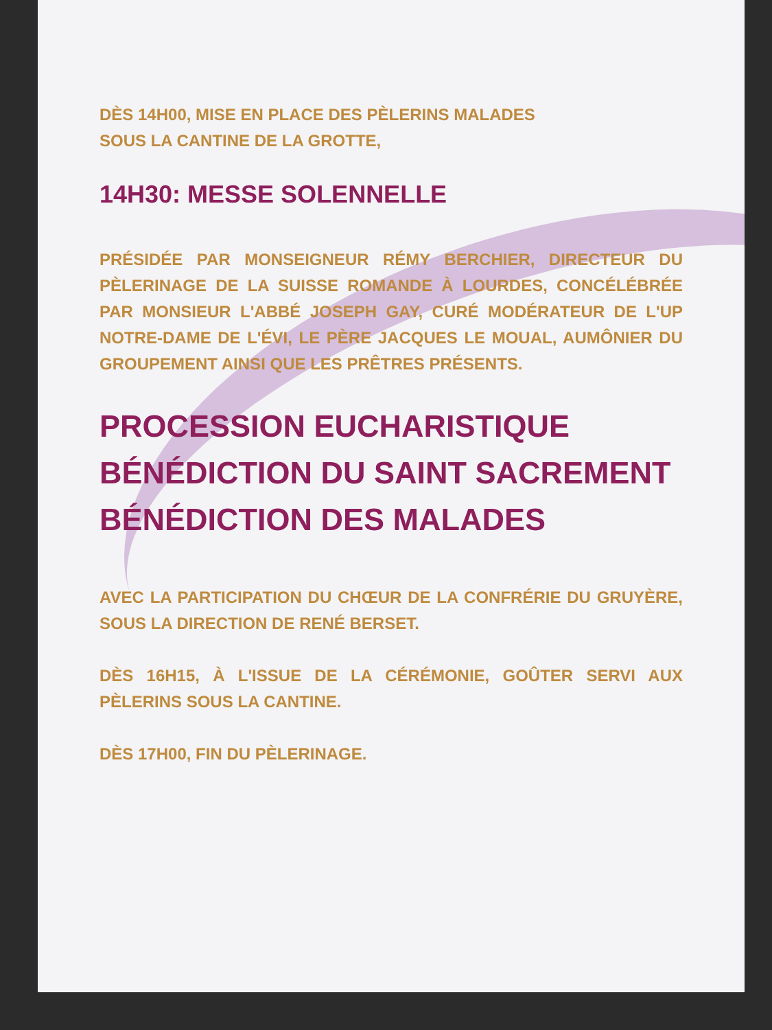DÈS 14H00, MISE EN PLACE DES PÈLERINS MALADES
SOUS LA CANTINE DE LA GROTTE,
14H30: MESSE SOLENNELLE
PRÉSIDÉE PAR MONSEIGNEUR RÉMY BERCHIER, DIRECTEUR DU PÈLERINAGE DE LA SUISSE ROMANDE À LOURDES, CONCÉLÉBRÉE PAR MONSIEUR L'ABBÉ JOSEPH GAY, CURÉ MODÉRATEUR DE L'UP NOTRE-DAME DE L'ÉVI, LE PÈRE JACQUES LE MOUAL, AUMÔNIER DU GROUPEMENT AINSI QUE LES PRÊTRES PRÉSENTS.
PROCESSION EUCHARISTIQUE
BÉNÉDICTION DU SAINT SACREMENT
BÉNÉDICTION DES MALADES
AVEC LA PARTICIPATION DU CHŒUR DE LA CONFRÉRIE DU GRUYÈRE, SOUS LA DIRECTION DE RENÉ BERSET.
DÈS 16H15, À L'ISSUE DE LA CÉRÉMONIE, GOÛTER SERVI AUX PÈLERINS SOUS LA CANTINE.
DÈS 17H00, FIN DU PÈLERINAGE.